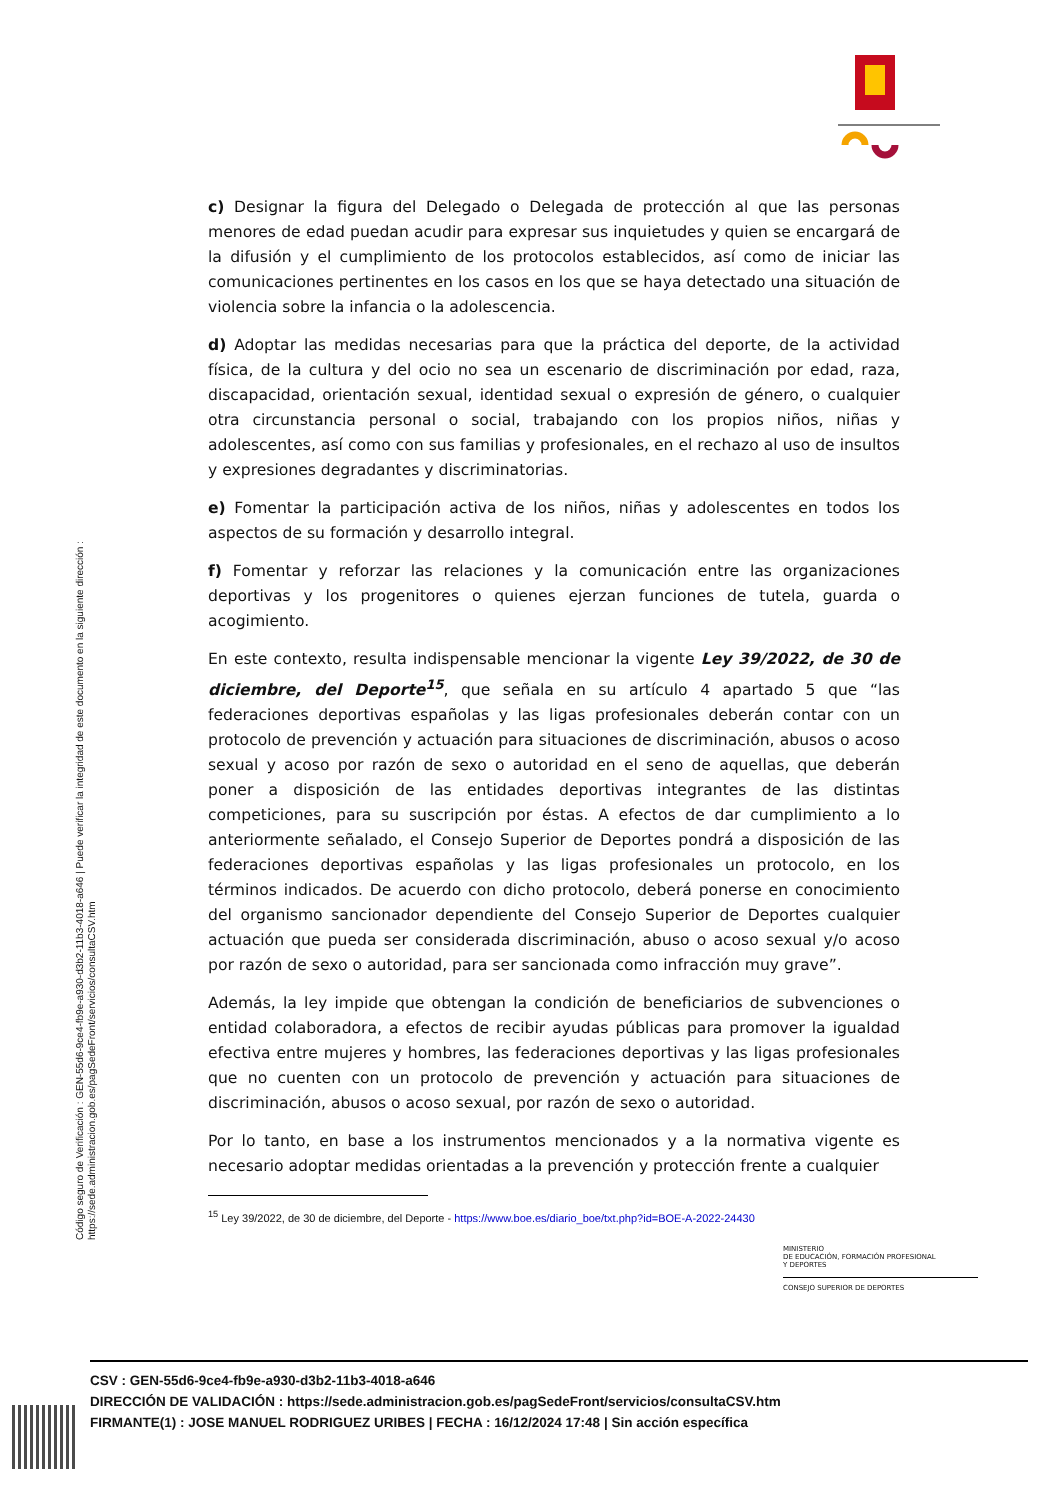c) Designar la figura del Delegado o Delegada de protección al que las personas menores de edad puedan acudir para expresar sus inquietudes y quien se encargará de la difusión y el cumplimiento de los protocolos establecidos, así como de iniciar las comunicaciones pertinentes en los casos en los que se haya detectado una situación de violencia sobre la infancia o la adolescencia.
d) Adoptar las medidas necesarias para que la práctica del deporte, de la actividad física, de la cultura y del ocio no sea un escenario de discriminación por edad, raza, discapacidad, orientación sexual, identidad sexual o expresión de género, o cualquier otra circunstancia personal o social, trabajando con los propios niños, niñas y adolescentes, así como con sus familias y profesionales, en el rechazo al uso de insultos y expresiones degradantes y discriminatorias.
e) Fomentar la participación activa de los niños, niñas y adolescentes en todos los aspectos de su formación y desarrollo integral.
f) Fomentar y reforzar las relaciones y la comunicación entre las organizaciones deportivas y los progenitores o quienes ejerzan funciones de tutela, guarda o acogimiento.
En este contexto, resulta indispensable mencionar la vigente Ley 39/2022, de 30 de diciembre, del Deporte<sup>15</sup>, que señala en su artículo 4 apartado 5 que “las federaciones deportivas españolas y las ligas profesionales deberán contar con un protocolo de prevención y actuación para situaciones de discriminación, abusos o acoso sexual y acoso por razón de sexo o autoridad en el seno de aquellas, que deberán poner a disposición de las entidades deportivas integrantes de las distintas competiciones, para su suscripción por éstas. A efectos de dar cumplimiento a lo anteriormente señalado, el Consejo Superior de Deportes pondrá a disposición de las federaciones deportivas españolas y las ligas profesionales un protocolo, en los términos indicados. De acuerdo con dicho protocolo, deberá ponerse en conocimiento del organismo sancionador dependiente del Consejo Superior de Deportes cualquier actuación que pueda ser considerada discriminación, abuso o acoso sexual y/o acoso por razón de sexo o autoridad, para ser sancionada como infracción muy grave”.
Además, la ley impide que obtengan la condición de beneficiarios de subvenciones o entidad colaboradora, a efectos de recibir ayudas públicas para promover la igualdad efectiva entre mujeres y hombres, las federaciones deportivas y las ligas profesionales que no cuenten con un protocolo de prevención y actuación para situaciones de discriminación, abusos o acoso sexual, por razón de sexo o autoridad.
Por lo tanto, en base a los instrumentos mencionados y a la normativa vigente es necesario adoptar medidas orientadas a la prevención y protección frente a cualquier
<sup>15</sup> Ley 39/2022, de 30 de diciembre, del Deporte - https://www.boe.es/diario_boe/txt.php?id=BOE-A-2022-24430
Código seguro de Verificación : GEN-55d6-9ce4-fb9e-a930-d3b2-11b3-4018-a646 | Puede verificar la integridad de este documento en la siguiente dirección :
https://sede.administracion.gob.es/pagSedeFront/servicios/consultaCSV.htm
MINISTERIO
DE EDUCACIÓN, FORMACIÓN PROFESIONAL
Y DEPORTES
CONSEJO SUPERIOR DE DEPORTES
CSV : GEN-55d6-9ce4-fb9e-a930-d3b2-11b3-4018-a646
DIRECCIÓN DE VALIDACIÓN : https://sede.administracion.gob.es/pagSedeFront/servicios/consultaCSV.htm
FIRMANTE(1) : JOSE MANUEL RODRIGUEZ URIBES | FECHA : 16/12/2024 17:48 | Sin acción específica